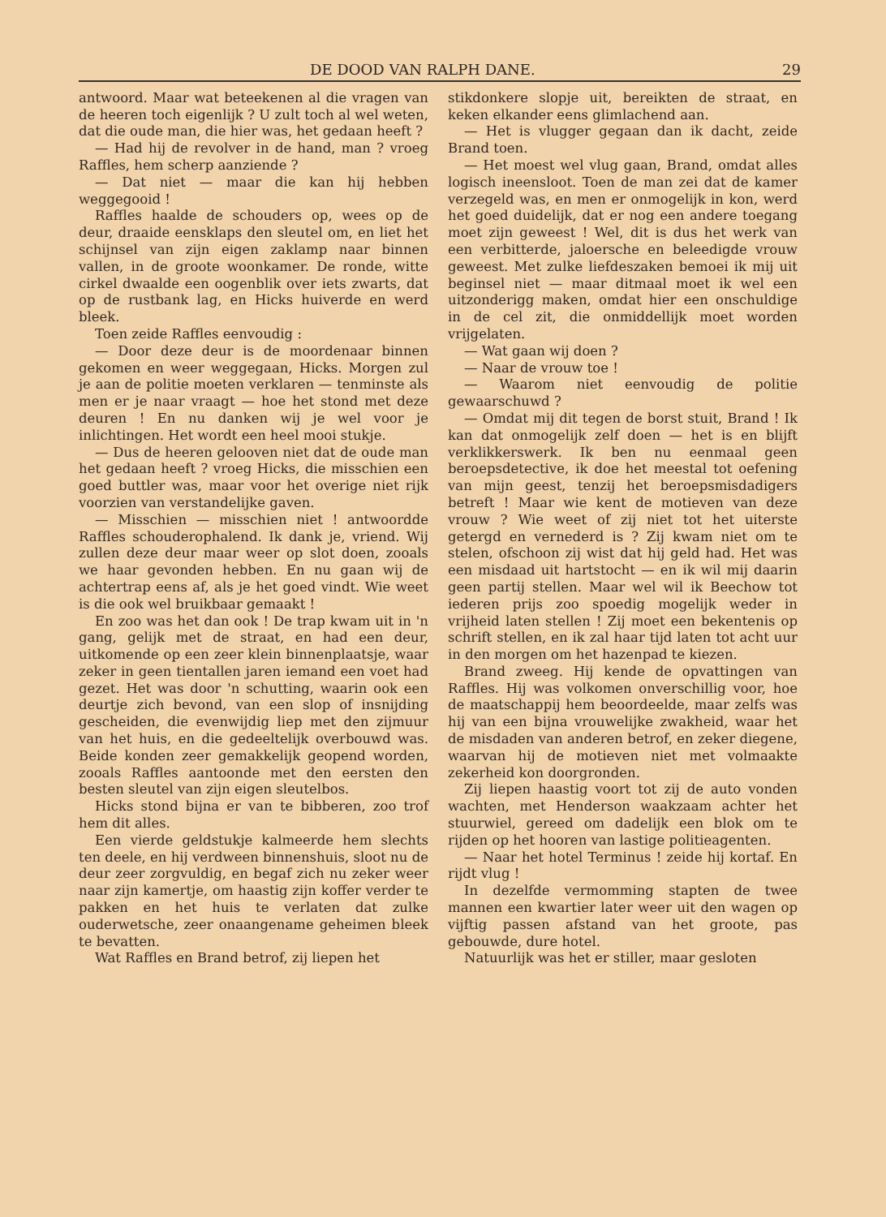DE DOOD VAN RALPH DANE. 29
antwoord. Maar wat beteekenen al die vragen van de heeren toch eigenlijk ? U zult toch al wel weten, dat die oude man, die hier was, het gedaan heeft ?
— Had hij de revolver in de hand, man ? vroeg Raffles, hem scherp aanziende ?
— Dat niet — maar die kan hij hebben weggegooid !
Raffles haalde de schouders op, wees op de deur, draaide eensklaps den sleutel om, en liet het schijnsel van zijn eigen zaklamp naar binnen vallen, in de groote woonkamer. De ronde, witte cirkel dwaalde een oogenblik over iets zwarts, dat op de rustbank lag, en Hicks huiverde en werd bleek.
Toen zeide Raffles eenvoudig :
— Door deze deur is de moordenaar binnen gekomen en weer weggegaan, Hicks. Morgen zul je aan de politie moeten verklaren — tenminste als men er je naar vraagt — hoe het stond met deze deuren ! En nu danken wij je wel voor je inlichtingen. Het wordt een heel mooi stukje.
— Dus de heeren gelooven niet dat de oude man het gedaan heeft ? vroeg Hicks, die misschien een goed buttler was, maar voor het overige niet rijk voorzien van verstandelijke gaven.
— Misschien — misschien niet ! antwoordde Raffles schouderophalend. Ik dank je, vriend. Wij zullen deze deur maar weer op slot doen, zooals we haar gevonden hebben. En nu gaan wij de achtertrap eens af, als je het goed vindt. Wie weet is die ook wel bruikbaar gemaakt !
En zoo was het dan ook ! De trap kwam uit in 'n gang, gelijk met de straat, en had een deur, uitkomende op een zeer klein binnenplaatsje, waar zeker in geen tientallen jaren iemand een voet had gezet. Het was door 'n schutting, waarin ook een deurtje zich bevond, van een slop of insnijding gescheiden, die evenwijdig liep met den zijmuur van het huis, en die gedeeltelijk overbouwd was. Beide konden zeer gemakkelijk geopend worden, zooals Raffles aantoonde met den eersten den besten sleutel van zijn eigen sleutelbos.
Hicks stond bijna er van te bibberen, zoo trof hem dit alles.
Een vierde geldstukje kalmeerde hem slechts ten deele, en hij verdween binnenshuis, sloot nu de deur zeer zorgvuldig, en begaf zich nu zeker weer naar zijn kamertje, om haastig zijn koffer verder te pakken en het huis te verlaten dat zulke ouderwetsche, zeer onaangename geheimen bleek te bevatten.
Wat Raffles en Brand betrof, zij liepen het
stikdonkere slopje uit, bereikten de straat, en keken elkander eens glimlachend aan.
— Het is vlugger gegaan dan ik dacht, zeide Brand toen.
— Het moest wel vlug gaan, Brand, omdat alles logisch ineensloot. Toen de man zei dat de kamer verzegeld was, en men er onmogelijk in kon, werd het goed duidelijk, dat er nog een andere toegang moet zijn geweest ! Wel, dit is dus het werk van een verbitterde, jaloersche en beleedigde vrouw geweest. Met zulke liefdeszaken bemoei ik mij uit beginsel niet — maar ditmaal moet ik wel een uitzonderigg maken, omdat hier een onschuldige in de cel zit, die onmiddellijk moet worden vrijgelaten.
— Wat gaan wij doen ?
— Naar de vrouw toe !
— Waarom niet eenvoudig de politie gewaarschuwd ?
— Omdat mij dit tegen de borst stuit, Brand ! Ik kan dat onmogelijk zelf doen — het is en blijft verklikkerswerk. Ik ben nu eenmaal geen beroepsdetective, ik doe het meestal tot oefening van mijn geest, tenzij het beroepsmisdadigers betreft ! Maar wie kent de motieven van deze vrouw ? Wie weet of zij niet tot het uiterste getergd en vernederd is ? Zij kwam niet om te stelen, ofschoon zij wist dat hij geld had. Het was een misdaad uit hartstocht — en ik wil mij daarin geen partij stellen. Maar wel wil ik Beechow tot iederen prijs zoo spoedig mogelijk weder in vrijheid laten stellen ! Zij moet een bekentenis op schrift stellen, en ik zal haar tijd laten tot acht uur in den morgen om het hazenpad te kiezen.
Brand zweeg. Hij kende de opvattingen van Raffles. Hij was volkomen onverschillig voor, hoe de maatschappij hem beoordeelde, maar zelfs was hij van een bijna vrouwelijke zwakheid, waar het de misdaden van anderen betrof, en zeker diegene, waarvan hij de motieven niet met volmaakte zekerheid kon doorgronden.
Zij liepen haastig voort tot zij de auto vonden wachten, met Henderson waakzaam achter het stuurwiel, gereed om dadelijk een blok om te rijden op het hooren van lastige politieagenten.
— Naar het hotel Terminus ! zeide hij kortaf. En rijdt vlug !
In dezelfde vermomming stapten de twee mannen een kwartier later weer uit den wagen op vijftig passen afstand van het groote, pas gebouwde, dure hotel.
Natuurlijk was het er stiller, maar gesloten